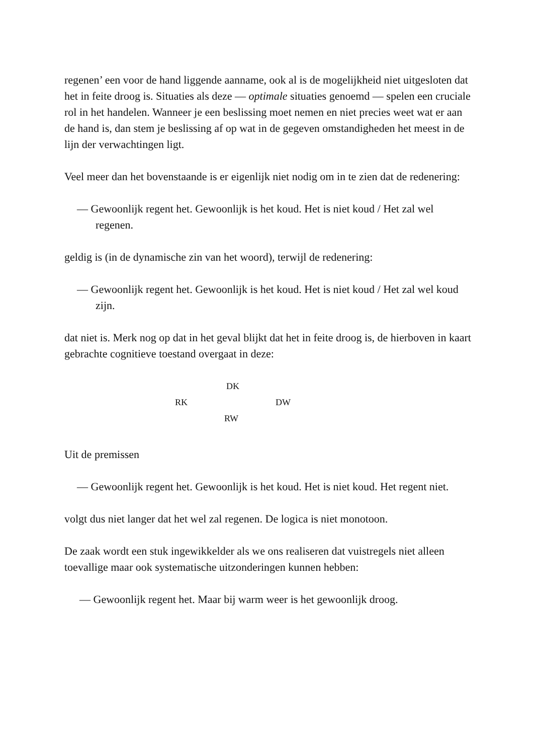regenen’ een voor de hand liggende aanname, ook al is de mogelijkheid niet uitgesloten dat het in feite droog is. Situaties als deze — optimale situaties genoemd — spelen een cruciale rol in het handelen. Wanneer je een beslissing moet nemen en niet precies weet wat er aan de hand is, dan stem je beslissing af op wat in de gegeven omstandigheden het meest in de lijn der verwachtingen ligt.
Veel meer dan het bovenstaande is er eigenlijk niet nodig om in te zien dat de redenering:
— Gewoonlijk regent het. Gewoonlijk is het koud. Het is niet koud / Het zal wel regenen.
geldig is (in de dynamische zin van het woord), terwijl de redenering:
— Gewoonlijk regent het. Gewoonlijk is het koud. Het is niet koud / Het zal wel koud zijn.
dat niet is. Merk nog op dat in het geval blijkt dat het in feite droog is, de hierboven in kaart gebrachte cognitieve toestand overgaat in deze:
DK
RK DW
RW
Uit de premissen
— Gewoonlijk regent het. Gewoonlijk is het koud. Het is niet koud. Het regent niet.
volgt dus niet langer dat het wel zal regenen. De logica is niet monotoon.
De zaak wordt een stuk ingewikkelder als we ons realiseren dat vuistregels niet alleen toevallige maar ook systematische uitzonderingen kunnen hebben:
— Gewoonlijk regent het. Maar bij warm weer is het gewoonlijk droog.